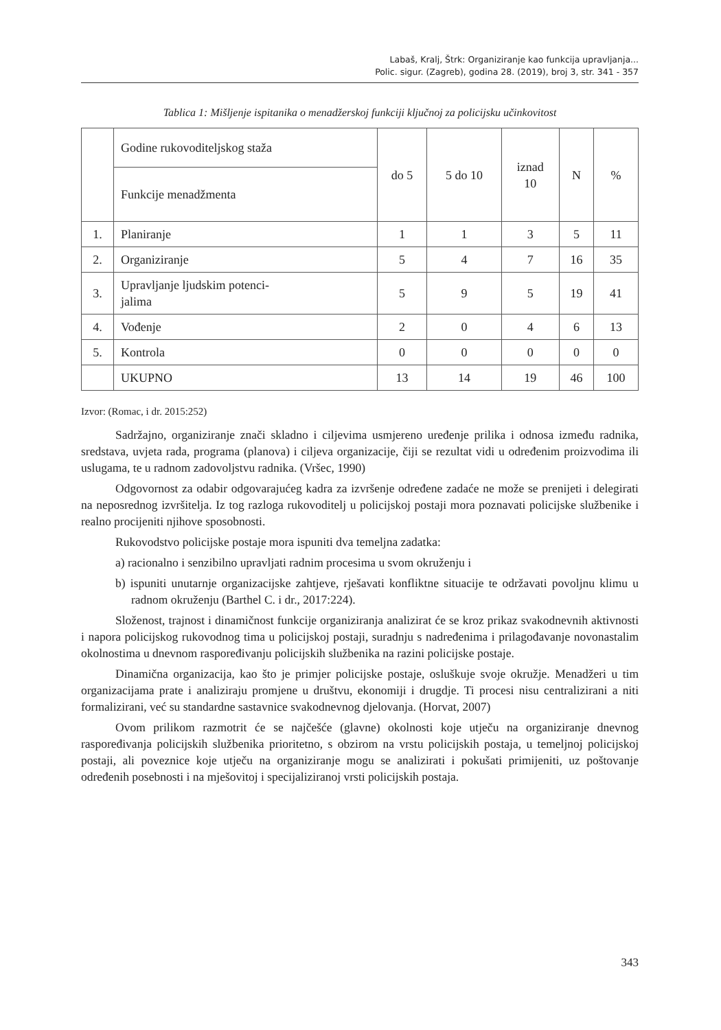Labaš, Kralj, Štrk: Organiziranje kao funkcija upravljanja...
Polic. sigur. (Zagreb), godina 28. (2019), broj 3, str. 341 - 357
Tablica 1: Mišljenje ispitanika o menadžerskoj funkciji ključnoj za policijsku učinkovitost
| | Godine rukovoditeljskog staža | do 5 | 5 do 10 | iznad 10 | N | % |
| | Funkcije menadžmenta | | | | | |
| 1. | Planiranje | 1 | 1 | 3 | 5 | 11 |
| 2. | Organiziranje | 5 | 4 | 7 | 16 | 35 |
| 3. | Upravljanje ljudskim potenci- jalima | 5 | 9 | 5 | 19 | 41 |
| 4. | Vođenje | 2 | 0 | 4 | 6 | 13 |
| 5. | Kontrola | 0 | 0 | 0 | 0 | 0 |
| | UKUPNO | 13 | 14 | 19 | 46 | 100 |
Izvor: (Romac, i dr. 2015:252)
Sadržajno, organiziranje znači skladno i ciljevima usmjereno uređenje prilika i odnosa između radnika, sredstava, uvjeta rada, programa (planova) i ciljeva organizacije, čiji se rezultat vidi u određenim proizvodima ili uslugama, te u radnom zadovoljstvu radnika. (Vršec, 1990)
Odgovornost za odabir odgovarajućeg kadra za izvršenje određene zadaće ne može se prenijeti i delegirati na neposrednog izvršitelja. Iz tog razloga rukovoditelj u policijskoj postaji mora poznavati policijske službenike i realno procijeniti njihove sposobnosti.
Rukovodstvo policijske postaje mora ispuniti dva temeljna zadatka:
a) racionalno i senzibilno upravljati radnim procesima u svom okruženju i
b) ispuniti unutarnje organizacijske zahtjeve, rješavati konfliktne situacije te održavati povoljnu klimu u radnom okruženju (Barthel C. i dr., 2017:224).
Složenost, trajnost i dinamičnost funkcije organiziranja analizirat će se kroz prikaz svakodnevnih aktivnosti i napora policijskog rukovodnog tima u policijskoj postaji, suradnju s nadređenima i prilagođavanje novonastalim okolnostima u dnevnom raspoređivanju policijskih službenika na razini policijske postaje.
Dinamična organizacija, kao što je primjer policijske postaje, osluškuje svoje okružje. Menadžeri u tim organizacijama prate i analiziraju promjene u društvu, ekonomiji i drugdje. Ti procesi nisu centralizirani a niti formalizirani, već su standardne sastavnice svakodnevnog djelovanja. (Horvat, 2007)
Ovom prilikom razmotrit će se najčešće (glavne) okolnosti koje utječu na organiziranje dnevnog raspoređivanja policijskih službenika prioritetno, s obzirom na vrstu policijskih postaja, u temeljnoj policijskoj postaji, ali poveznice koje utječu na organiziranje mogu se analizirati i pokušati primijeniti, uz poštovanje određenih posebnosti i na mješovitoj i specijaliziranoj vrsti policijskih postaja.
343